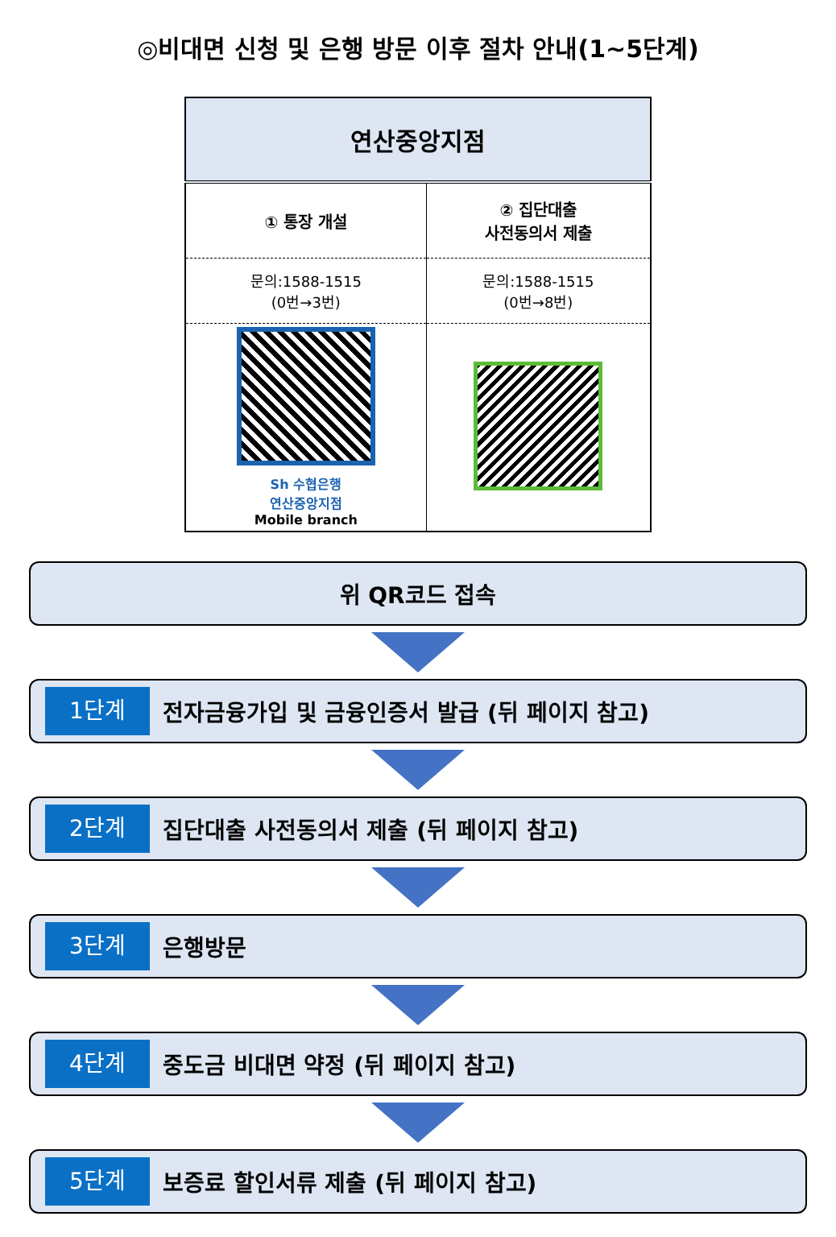◎비대면 신청 및 은행 방문 이후 절차 안내(1~5단계)
| 연산중앙지점 | |
| --- | --- |
| ① 통장 개설 | ② 집단대출 사전동의서 제출 |
| 문의:1588-1515 (0번→3번) | 문의:1588-1515 (0번→8번) |
| Sh 수협은행 연산중앙지점 Mobile branch | |
위 QR코드 접속
1단계 전자금융가입 및 금융인증서 발급 (뒤 페이지 참고)
2단계 집단대출 사전동의서 제출 (뒤 페이지 참고)
3단계 은행방문
4단계 중도금 비대면 약정 (뒤 페이지 참고)
5단계 보증료 할인서류 제출 (뒤 페이지 참고)